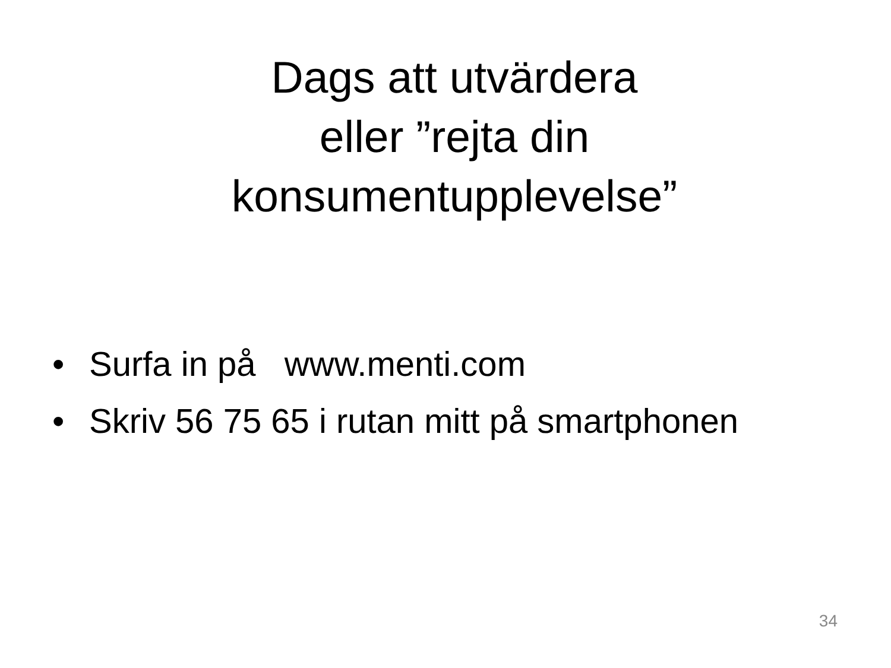Dags att utvärdera
eller ”rejta din
konsumentupplevelse”
• Surfa in på www.menti.com
• Skriv 56 75 65 i rutan mitt på smartphonen
34